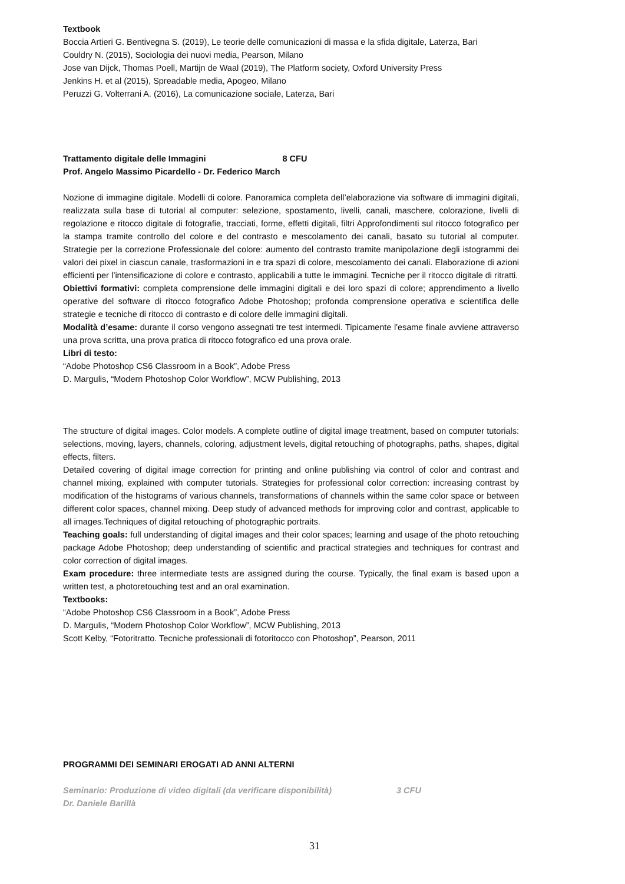Textbook
Boccia Artieri G. Bentivegna S. (2019), Le teorie delle comunicazioni di massa e la sfida digitale, Laterza, Bari
Couldry N. (2015), Sociologia dei nuovi media, Pearson, Milano
Jose van Dijck, Thomas Poell, Martijn de Waal (2019), The Platform society, Oxford University Press
Jenkins H. et al (2015), Spreadable media, Apogeo, Milano
Peruzzi G. Volterrani A. (2016), La comunicazione sociale, Laterza, Bari
Trattamento digitale delle Immagini 8 CFU
Prof. Angelo Massimo Picardello - Dr. Federico March
Nozione di immagine digitale. Modelli di colore. Panoramica completa dell’elaborazione via software di immagini digitali, realizzata sulla base di tutorial al computer: selezione, spostamento, livelli, canali, maschere, colorazione, livelli di regolazione e ritocco digitale di fotografie, tracciati, forme, effetti digitali, filtri Approfondimenti sul ritocco fotografico per la stampa tramite controllo del colore e del contrasto e mescolamento dei canali, basato su tutorial al computer. Strategie per la correzione Professionale del colore: aumento del contrasto tramite manipolazione degli istogrammi dei valori dei pixel in ciascun canale, trasformazioni in e tra spazi di colore, mescolamento dei canali. Elaborazione di azioni efficienti per l’intensificazione di colore e contrasto, applicabili a tutte le immagini. Tecniche per il ritocco digitale di ritratti.
Obiettivi formativi: completa comprensione delle immagini digitali e dei loro spazi di colore; apprendimento a livello operative del software di ritocco fotografico Adobe Photoshop; profonda comprensione operativa e scientifica delle strategie e tecniche di ritocco di contrasto e di colore delle immagini digitali.
Modalità d’esame: durante il corso vengono assegnati tre test intermedi. Tipicamente l'esame finale avviene attraverso una prova scritta, una prova pratica di ritocco fotografico ed una prova orale.
Libri di testo:
“Adobe Photoshop CS6 Classroom in a Book”, Adobe Press
D. Margulis, “Modern Photoshop Color Workflow”, MCW Publishing, 2013
The structure of digital images. Color models. A complete outline of digital image treatment, based on computer tutorials: selections, moving, layers, channels, coloring, adjustment levels, digital retouching of photographs, paths, shapes, digital effects, filters.
Detailed covering of digital image correction for printing and online publishing via control of color and contrast and channel mixing, explained with computer tutorials. Strategies for professional color correction: increasing contrast by modification of the histograms of various channels, transformations of channels within the same color space or between different color spaces, channel mixing. Deep study of advanced methods for improving color and contrast, applicable to all images.Techniques of digital retouching of photographic portraits.
Teaching goals: full understanding of digital images and their color spaces; learning and usage of the photo retouching package Adobe Photoshop; deep understanding of scientific and practical strategies and techniques for contrast and color correction of digital images.
Exam procedure: three intermediate tests are assigned during the course. Typically, the final exam is based upon a written test, a photoretouching test and an oral examination.
Textbooks:
“Adobe Photoshop CS6 Classroom in a Book”, Adobe Press
D. Margulis, “Modern Photoshop Color Workflow”, MCW Publishing, 2013
Scott Kelby, “Fotoritratto. Tecniche professionali di fotoritocco con Photoshop”, Pearson, 2011
PROGRAMMI DEI SEMINARI EROGATI AD ANNI ALTERNI
Seminario: Produzione di video digitali (da verificare disponibilità) 3 CFU
Dr. Daniele Barillà
31